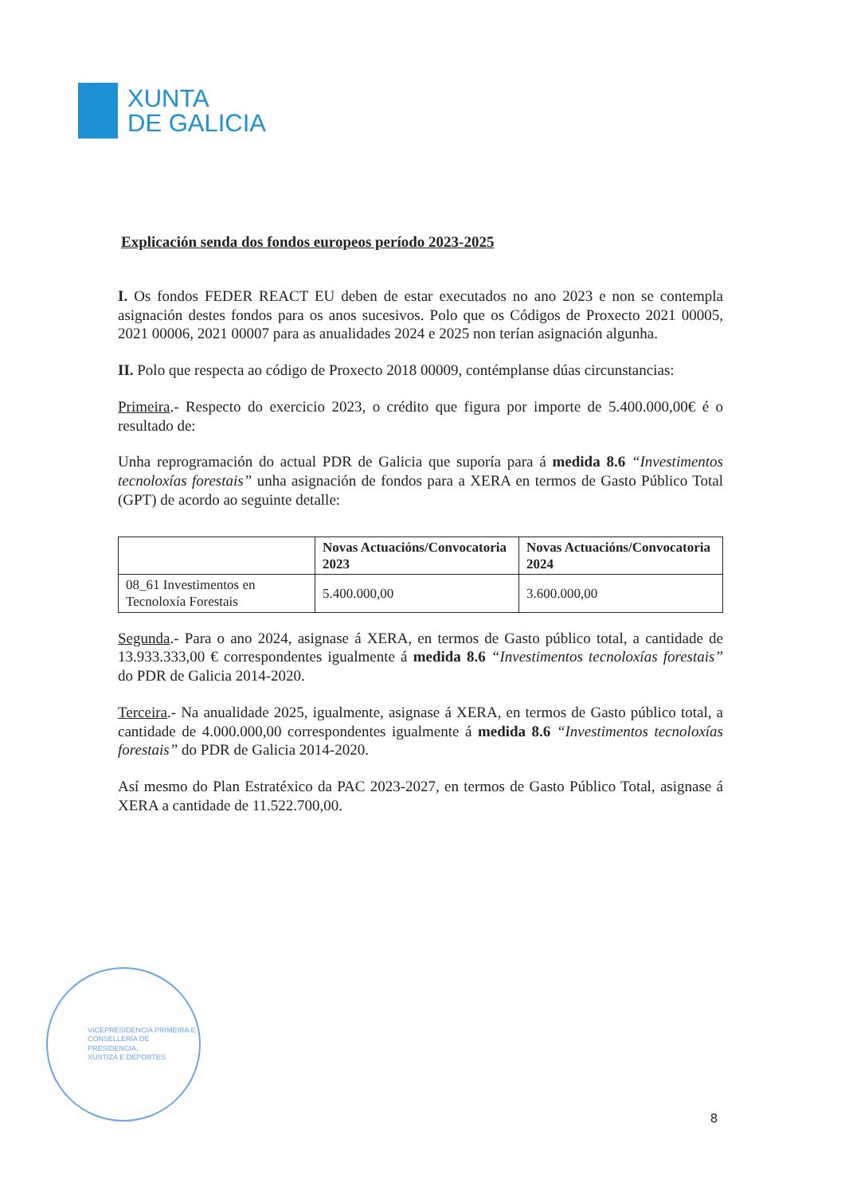XUNTA
DE GALICIA
Explicación senda dos fondos europeos período 2023-2025
I. Os fondos FEDER REACT EU deben de estar executados no ano 2023 e non se contempla asignación destes fondos para os anos sucesivos. Polo que os Códigos de Proxecto 2021 00005, 2021 00006, 2021 00007 para as anualidades 2024 e 2025 non terían asignación algunha.
II. Polo que respecta ao código de Proxecto 2018 00009, contémplanse dúas circunstancias:
Primeira.- Respecto do exercicio 2023, o crédito que figura por importe de 5.400.000,00€ é o resultado de:
Unha reprogramación do actual PDR de Galicia que suporía para á medida 8.6 “Investimentos tecnoloxías forestais” unha asignación de fondos para a XERA en termos de Gasto Público Total (GPT) de acordo ao seguinte detalle:
| | Novas Actuacións/Convocatoria 2023 | Novas Actuacións/Convocatoria 2024 |
| --- | --- | --- |
| 08_61 Investimentos en Tecnoloxía Forestais | 5.400.000,00 | 3.600.000,00 |
Segunda.- Para o ano 2024, asignase á XERA, en termos de Gasto público total, a cantidade de 13.933.333,00 € correspondentes igualmente á medida 8.6 “Investimentos tecnoloxías forestais” do PDR de Galicia 2014-2020.
Terceira.- Na anualidade 2025, igualmente, asignase á XERA, en termos de Gasto público total, a cantidade de 4.000.000,00 correspondentes igualmente á medida 8.6 “Investimentos tecnoloxías forestais” do PDR de Galicia 2014-2020.
Así mesmo do Plan Estratéxico da PAC 2023-2027, en termos de Gasto Público Total, asignase á XERA a cantidade de 11.522.700,00.
VICEPRESIDENCIA PRIMEIRA E
CONSELLERÍA DE PRESIDENCIA,
XUSTIZA E DEPORTES
8